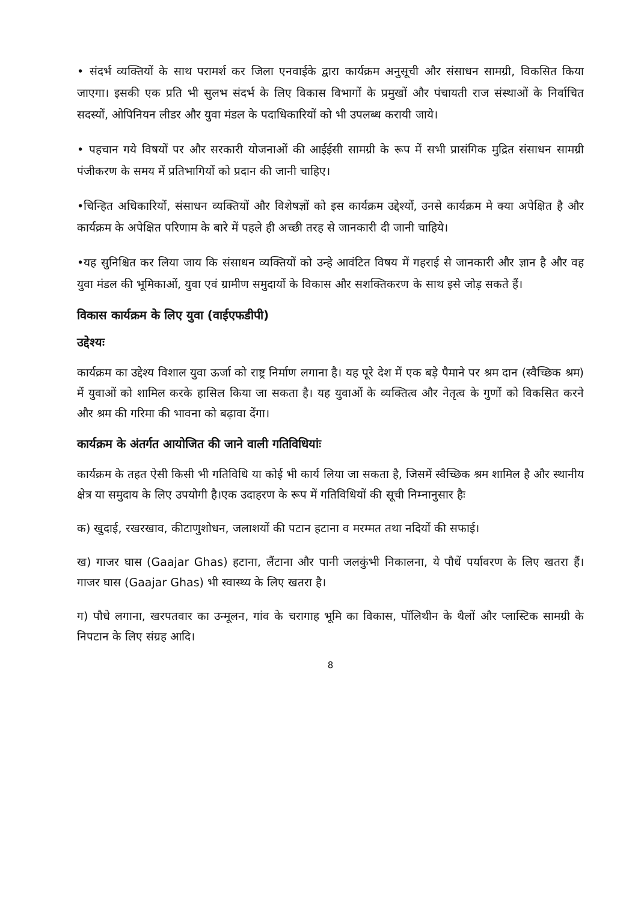• संदर्भ व्यक्तियों के साथ परामर्श कर जिला एनवाईके द्वारा कार्यक्रम अनुसूची और संसाधन सामग्री, विकसित किया जाएगा। इसकी एक प्रति भी सुलभ संदर्भ के लिए विकास विभागों के प्रमुखों और पंचायती राज संस्थाओं के निर्वाचित सदस्यों, ओपिनियन लीडर और युवा मंडल के पदाधिकारियों को भी उपलब्ध करायी जाये।
• पहचान गये विषयों पर और सरकारी योजनाओं की आईईसी सामग्री के रूप में सभी प्रासंगिक मुद्रित संसाधन सामग्री पंजीकरण के समय में प्रतिभागियों को प्रदान की जानी चाहिए।
•चिन्हित अधिकारियों, संसाधन व्यक्तियों और विशेषज्ञों को इस कार्यक्रम उद्देश्यों, उनसे कार्यक्रम मे क्या अपेक्षित है और कार्यक्रम के अपेक्षित परिणाम के बारे में पहले ही अच्छी तरह से जानकारी दी जानी चाहिये।
•यह सुनिश्चित कर लिया जाय कि संसाधन व्यक्तियों को उन्हे आवंटित विषय में गहराई से जानकारी और ज्ञान है और वह युवा मंडल की भूमिकाओं, युवा एवं ग्रामीण समुदायों के विकास और सशक्तिकरण के साथ इसे जोड़ सकते हैं।
विकास कार्यक्रम के लिए युवा (वाईएफडीपी)
उद्देश्यः
कार्यक्रम का उद्देश्य विशाल युवा ऊर्जा को राष्ट्र निर्माण लगाना है। यह पूरे देश में एक बड़े पैमाने पर श्रम दान (स्वैच्छिक श्रम) में युवाओं को शामिल करके हासिल किया जा सकता है। यह युवाओं के व्यक्तित्व और नेतृत्व के गुणों को विकसित करने और श्रम की गरिमा की भावना को बढ़ावा देंगा।
कार्यक्रम के अंतर्गत आयोजित की जाने वाली गतिविधियांः
कार्यक्रम के तहत ऐसी किसी भी गतिविधि या कोई भी कार्य लिया जा सकता है, जिसमें स्वैच्छिक श्रम शामिल है और स्थानीय क्षेत्र या समुदाय के लिए उपयोगी है।एक उदाहरण के रूप में गतिविधियों की सूची निम्नानुसार हैः
क) खुदाई, रखरखाव, कीटाणुशोधन, जलाशयों की पटान हटाना व मरम्मत तथा नदियों की सफाई।
ख) गाजर घास (Gaajar Ghas) हटाना, लैंटाना और पानी जलकुंभी निकालना, ये पौधें पर्यावरण के लिए खतरा हैं। गाजर घास (Gaajar Ghas) भी स्वास्थ्य के लिए खतरा है।
ग) पौधे लगाना, खरपतवार का उन्मूलन, गांव के चरागाह भूमि का विकास, पॉलिथीन के थैलों और प्लास्टिक सामग्री के निपटान के लिए संग्रह आदि।
8